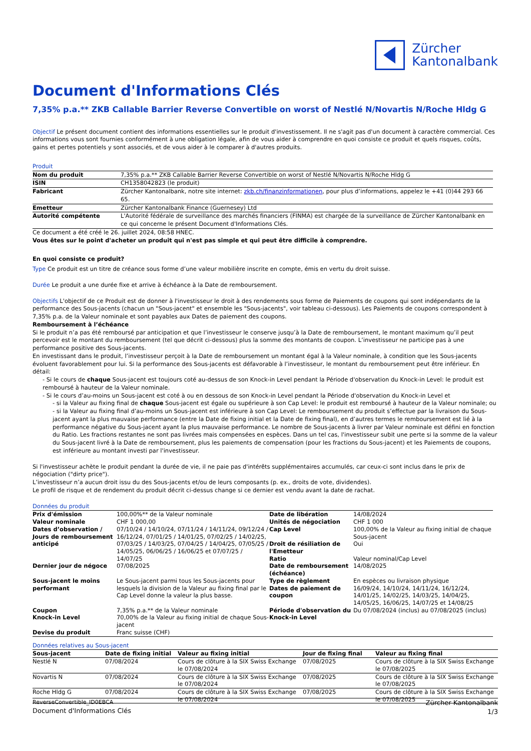Zürcher
Kantonalbank
Document d'Informations Clés
7,35% p.a.** ZKB Callable Barrier Reverse Convertible on worst of Nestlé N/Novartis N/Roche Hldg G
Objectif Le présent document contient des informations essentielles sur le produit d'investissement. Il ne s'agit pas d'un document à caractère commercial. Ces informations vous sont fournies conformément à une obligation légale, afin de vous aider à comprendre en quoi consiste ce produit et quels risques, coûts, gains et pertes potentiels y sont associés, et de vous aider à le comparer à d'autres produits.
Produit
| Nom du produit | 7,35% p.a.** ZKB Callable Barrier Reverse Convertible on worst of Nestlé N/Novartis N/Roche Hldg G |
| ISIN | CH1358042823 (le produit) |
| Fabricant | Zürcher Kantonalbank, notre site internet: zkb.ch/finanzinformationen , pour plus d’informations, appelez le +41 (0)44 293 66 65. |
| Emetteur | Zürcher Kantonalbank Finance (Guernesey) Ltd |
| Autorité compétente | L'Autorité fédérale de surveillance des marchés financiers (FINMA) est chargée de la surveillance de Zürcher Kantonalbank en ce qui concerne le présent Document d'Informations Clés. |
Ce document a été créé le 26. juillet 2024, 08:58 HNEC.
Vous êtes sur le point d'acheter un produit qui n'est pas simple et qui peut être difficile à comprendre.
En quoi consiste ce produit?
Type Ce produit est un titre de créance sous forme d’une valeur mobilière inscrite en compte, émis en vertu du droit suisse.
Durée Le produit a une durée fixe et arrive à échéance à la Date de remboursement.
Objectifs L'objectif de ce Produit est de donner à l'investisseur le droit à des rendements sous forme de Paiements de coupons qui sont indépendants de la performance des Sous-jacents (chacun un "Sous-jacent" et ensemble les "Sous-jacents", voir tableau ci-dessous). Les Paiements de coupons correspondent à 7,35% p.a. de la Valeur nominale et sont payables aux Dates de paiement des coupons.
Remboursement à l’échéance
Si le produit n’a pas été remboursé par anticipation et que l’investisseur le conserve jusqu’à la Date de remboursement, le montant maximum qu’il peut percevoir est le montant du remboursement (tel que décrit ci-dessous) plus la somme des montants de coupon. L’investisseur ne participe pas à une performance positive des Sous-jacents.
En investissant dans le produit, l’investisseur perçoit à la Date de remboursement un montant égal à la Valeur nominale, à condition que les Sous-jacents évoluent favorablement pour lui. Si la performance des Sous-jacents est défavorable à l’investisseur, le montant du remboursement peut être inférieur. En détail:
- Si le cours de chaque Sous-jacent est toujours coté au-dessus de son Knock-in Level pendant la Période d'observation du Knock-in Level: le produit est remboursé à hauteur de la Valeur nominale.
- Si le cours d’au-moins un Sous-jacent est coté à ou en dessous de son Knock-in Level pendant la Période d'observation du Knock-in Level et
- si la Valeur au fixing final de chaque Sous-jacent est égale ou supérieure à son Cap Level: le produit est remboursé à hauteur de la Valeur nominale; ou
- si la Valeur au fixing final d’au-moins un Sous-jacent est inférieure à son Cap Level: Le remboursement du produit s’effectue par la livraison du Sous-jacent ayant la plus mauvaise performance (entre la Date de fixing initial et la Date de fixing final), en d’autres termes le remboursement est lié à la performance négative du Sous-jacent ayant la plus mauvaise performance. Le nombre de Sous-jacents à livrer par Valeur nominale est défini en fonction du Ratio. Les fractions restantes ne sont pas livrées mais compensées en espèces. Dans un tel cas, l'investisseur subit une perte si la somme de la valeur du Sous-jacent livré à la Date de remboursement, plus les paiements de compensation (pour les fractions du Sous-jacent) et les Paiements de coupons, est inférieure au montant investi par l'investisseur.
Si l'investisseur achète le produit pendant la durée de vie, il ne paie pas d'intérêts supplémentaires accumulés, car ceux-ci sont inclus dans le prix de négociation ("dirty price").
L’investisseur n’a aucun droit issu du des Sous-jacents et/ou de leurs composants (p. ex., droits de vote, dividendes).
Le profil de risque et de rendement du produit décrit ci-dessus change si ce dernier est vendu avant la date de rachat.
Données du produit
| Prix d'émission | 100,00%** de la Valeur nominale | Date de libération | 14/08/2024 |
| Valeur nominale | CHF 1 000,00 | Unités de négociation | CHF 1 000 |
| Dates d’observation / Jours de remboursement anticipé | 07/10/24 / 14/10/24, 07/11/24 / 14/11/24, 09/12/24 / 16/12/24, 07/01/25 / 14/01/25, 07/02/25 / 14/02/25, 07/03/25 / 14/03/25, 07/04/25 / 14/04/25, 07/05/25 / 14/05/25, 06/06/25 / 16/06/25 et 07/07/25 / 14/07/25 | Cap Level | 100,00% de la Valeur au fixing initial de chaque Sous-jacent |
| | | Droit de résiliation de l'Emetteur Ratio | Oui Valeur nominal/Cap Level |
| Dernier jour de négoce | 07/08/2025 | Date de remboursement (échéance) | 14/08/2025 |
| Sous-jacent le moins performant | Le Sous-jacent parmi tous les Sous-jacents pour lesquels la division de la Valeur au fixing final par le Cap Level donne la valeur la plus basse. | Type de règlement Dates de paiement de coupon | En espèces ou livraison physique 16/09/24, 14/10/24, 14/11/24, 16/12/24, 14/01/25, 14/02/25, 14/03/25, 14/04/25, 14/05/25, 16/06/25, 14/07/25 et 14/08/25 |
| Coupon Knock-in Level | 7,35% p.a.** de la Valeur nominale 70,00% de la Valeur au fixing initial de chaque Sous-jacent | Période d'observation du Knock-in Level | Du 07/08/2024 (inclus) au 07/08/2025 (inclus) |
| Devise du produit | Franc suisse (CHF) | | |
Données relatives au Sous-jacent
| Sous-jacent | Date de fixing initial | Valeur au fixing initial | Jour de fixing final | Valeur au fixing final |
| --- | --- | --- | --- | --- |
| Nestlé N | 07/08/2024 | Cours de clôture à la SIX Swiss Exchange le 07/08/2024 | 07/08/2025 | Cours de clôture à la SIX Swiss Exchange le 07/08/2025 |
| Novartis N | 07/08/2024 | Cours de clôture à la SIX Swiss Exchange le 07/08/2024 | 07/08/2025 | Cours de clôture à la SIX Swiss Exchange le 07/08/2025 |
| Roche Hldg G | 07/08/2024 | Cours de clôture à la SIX Swiss Exchange le 07/08/2024 | 07/08/2025 | Cours de clôture à la SIX Swiss Exchange le 07/08/2025 |
ReverseConvertible_ID0EBCA
Document d'Informations Clés
Zürcher Kantonalbank
1/3